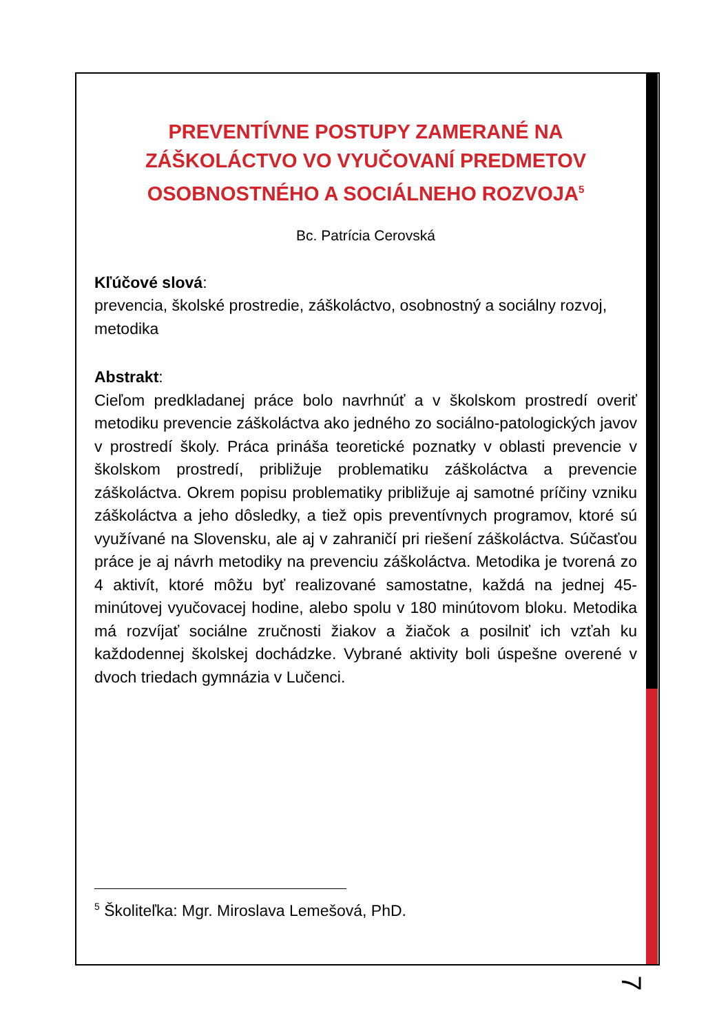PREVENTÍVNE POSTUPY ZAMERANÉ NA ZÁŠKOLÁCTVO VO VYUČOVANÍ PREDMETOV OSOBNOSTNÉHO A SOCIÁLNEHO ROZVOJA<sup>5</sup>
Bc. Patrícia Cerovská
Kľúčové slová:
prevencia, školské prostredie, záškoláctvo, osobnostný a sociálny rozvoj, metodika
Abstrakt:
Cieľom predkladanej práce bolo navrhnúť a v školskom prostredí overiť metodiku prevencie záškoláctva ako jedného zo sociálno-patologických javov v prostredí školy. Práca prináša teoretické poznatky v oblasti prevencie v školskom prostredí, približuje problematiku záškoláctva a prevencie záškoláctva. Okrem popisu problematiky približuje aj samotné príčiny vzniku záškoláctva a jeho dôsledky, a tiež opis preventívnych programov, ktoré sú využívané na Slovensku, ale aj v zahraničí pri riešení záškoláctva. Súčasťou práce je aj návrh metodiky na prevenciu záškoláctva. Metodika je tvorená zo 4 aktivít, ktoré môžu byť realizované samostatne, každá na jednej 45-minútovej vyučovacej hodine, alebo spolu v 180 minútovom bloku. Metodika má rozvíjať sociálne zručnosti žiakov a žiačok a posilniť ich vzťah ku každodennej školskej dochádzke. Vybrané aktivity boli úspešne overené v dvoch triedach gymnázia v Lučenci.
<sup>5</sup> Školiteľka: Mgr. Miroslava Lemešová, PhD.
7